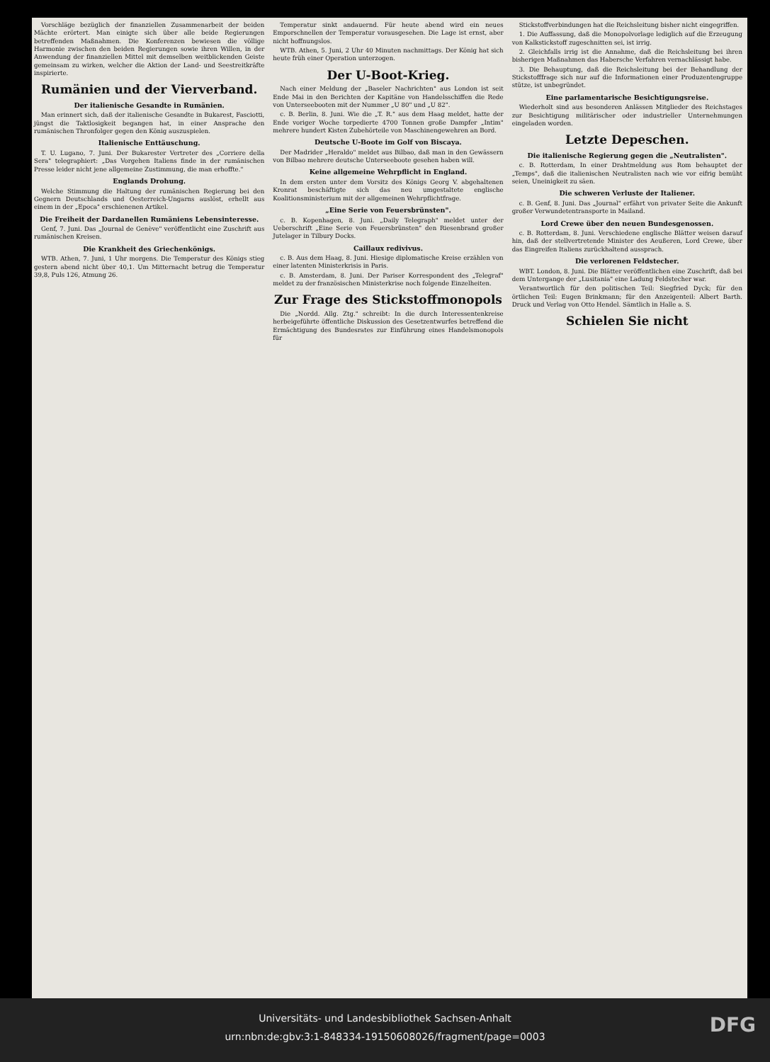Vorschläge bezüglich der finanziellen Zusammenarbeit der beiden Mächte erörtert. Man einigte sich über alle beide Regierungen betreffenden Maßnahmen. Die Konferenzen bewiesen die völlige Harmonie zwischen den beiden Regierungen sowie ihren Willen, in der Anwendung der finanziellen Mittel mit demselben weitblickenden Geiste gemeinsam zu wirken, welcher die Aktion der Land- und Seestreitkräfte inspirierte.
Rumänien und der Vierverband.
Der italienische Gesandte in Rumänien.
Man erinnert sich, daß der italienische Gesandte in Bukarest, Fasciotti, jüngst die Taktlosigkeit begangen hat, in einer Ansprache den rumänischen Thronfolger gegen den König auszuspielen.
Italienische Enttäuschung.
T. U. Lugano, 7. Juni. Der Bukarester Vertreter des „Corriere della Sera" telegraphiert: „Das Vorgehen Italiens finde in der rumänischen Presse leider nicht jene allgemeine Zustimmung, die man erhoffte."
Englands Drohung.
Welche Stimmung die Haltung der rumänischen Regierung bei den Gegnern Deutschlands und Oesterreich-Ungarns auslöst, erhellt aus einem in der „Epoca" erschienenen Artikel.
Die Freiheit der Dardanellen Rumäniens Lebensinteresse.
Genf, 7. Juni. Das „Journal de Genève" veröffentlicht eine Zuschrift aus rumänischen Kreisen.
Die Krankheit des Griechenkönigs.
WTB. Athen, 7. Juni, 1 Uhr morgens. Die Temperatur des Königs stieg gestern abend nicht über 40,1. Um Mitternacht betrug die Temperatur 39,8, Puls 126, Atmung 26.
Temperatur sinkt andauernd. Für heute abend wird ein neues Emporschnellen der Temperatur vorausgesehen. Die Lage ist ernst, aber nicht hoffnungslos.
WTB. Athen, 5. Juni, 2 Uhr 40 Minuten nachmittags. Der König hat sich heute früh einer Operation unterzogen.
Der U-Boot-Krieg.
Nach einer Meldung der „Baseler Nachrichten" aus London ist seit Ende Mai in den Berichten der Kapitäne von Handelsschiffen die Rede von Unterseebooten mit der Nummer „U 80" und „U 82".
c. B. Berlin, 8. Juni. Wie die „T. R." aus dem Haag meldet, hatte der Ende voriger Woche torpedierte 4700 Tonnen große Dampfer „Intim" mehrere hundert Kisten Zubehörteile von Maschinengewehren an Bord.
Deutsche U-Boote im Golf von Biscaya.
Der Madrider „Heraldo" meldet aus Bilbao, daß man in den Gewässern von Bilbao mehrere deutsche Unterseeboote gesehen haben will.
Keine allgemeine Wehrpflicht in England.
In dem ersten unter dem Vorsitz des Königs Georg V. abgehaltenen Kronrat beschäftigte sich das neu umgestaltete englische Koalitionsministerium mit der allgemeinen Wehrpflichtfrage.
„Eine Serie von Feuersbrünsten".
c. B. Kopenhagen, 8. Juni. „Daily Telegraph" meldet unter der Ueberschrift „Eine Serie von Feuersbrünsten" den Riesenbrand großer Jutelager in Tilbury Docks.
Caillaux redivivus.
c. B. Aus dem Haag, 8. Juni. Hiesige diplomatische Kreise erzählen von einer latenten Ministerkrisis in Paris.
c. B. Amsterdam, 8. Juni. Der Pariser Korrespondent des „Telegraf" meldet zu der französischen Ministerkrise noch folgende Einzelheiten.
Zur Frage des Stickstoffmonopols
Die „Nordd. Allg. Ztg." schreibt: In die durch Interessentenkreise herbeigeführte öffentliche Diskussion des Gesetzentwurfes betreffend die Ermächtigung des Bundesrates zur Einführung eines Handelsmonopols für
Stickstoffverbindungen hat die Reichsleitung bisher nicht eingegriffen.
1. Die Auffassung, daß die Monopolvorlage lediglich auf die Erzeugung von Kalkstickstoff zugeschnitten sei, ist irrig.
2. Gleichfalls irrig ist die Annahme, daß die Reichsleitung bei ihren bisherigen Maßnahmen das Habersche Verfahren vernachlässigt habe.
3. Die Behauptung, daß die Reichsleitung bei der Behandlung der Stickstofffrage sich nur auf die Informationen einer Produzentengruppe stütze, ist unbegründet.
Eine parlamentarische Besichtigungsreise.
Wiederholt sind aus besonderen Anlässen Mitglieder des Reichstages zur Besichtigung militärischer oder industrieller Unternehmungen eingeladen worden.
Letzte Depeschen.
Die italienische Regierung gegen die „Neutralisten".
c. B. Rotterdam, In einer Drahtmeldung aus Rom behauptet der „Temps", daß die italienischen Neutralisten nach wie vor eifrig bemüht seien, Uneinigkeit zu säen.
Die schweren Verluste der Italiener.
c. B. Genf, 8. Juni. Das „Journal" erfährt von privater Seite die Ankunft großer Verwundetentransporte in Mailand.
Lord Crewe über den neuen Bundesgenossen.
c. B. Rotterdam, 8. Juni. Verschiedene englische Blätter weisen darauf hin, daß der stellvertretende Minister des Aeußeren, Lord Crewe, über das Eingreifen Italiens zurückhaltend aussprach.
Die verlorenen Feldstecher.
WBT. London, 8. Juni. Die Blätter veröffentlichen eine Zuschrift, daß bei dem Untergange der „Lusitania" eine Ladung Feldstecher war.
Verantwortlich für den politischen Teil: Siegfried Dyck; für den örtlichen Teil: Eugen Brinkmann; für den Anzeigenteil: Albert Barth. Druck und Verlag von Otto Hendel. Sämtlich in Halle a. S.
Schielen Sie nicht
Universitäts- und Landesbibliothek Sachsen-Anhalt
urn:nbn:de:gbv:3:1-848334-19150608026/fragment/page=0003
DFG